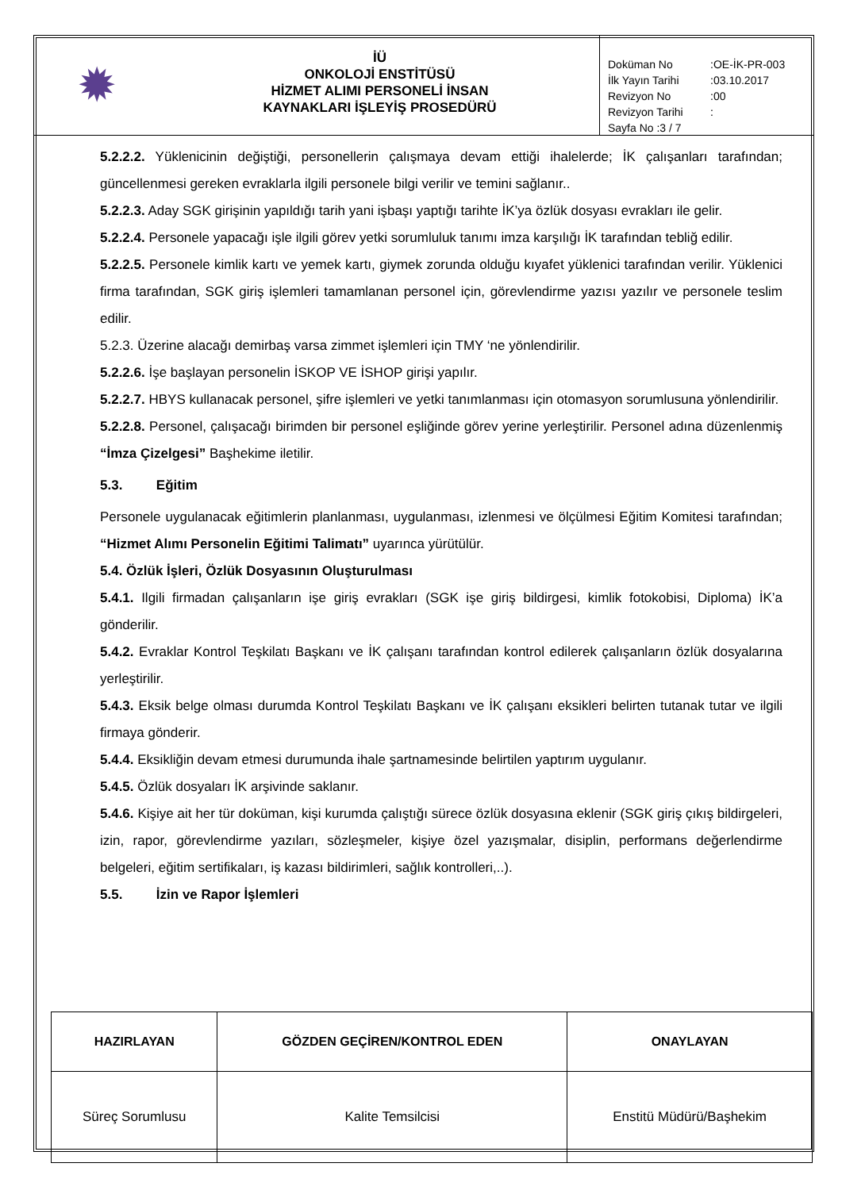✹
İÜ
ONKOLOJİ ENSTİTÜSÜ
HİZMET ALIMI PERSONELİ İNSAN
KAYNAKLARI İŞLEYİŞ PROSEDÜRÜ
| Doküman No | :OE-İK-PR-003 |
| İlk Yayın Tarihi | :03.10.2017 |
| Revizyon No | :00 |
| Revizyon Tarihi | : |
| Sayfa No :3 / 7 | |
5.2.2.2. Yüklenicinin değiştiği, personellerin çalışmaya devam ettiği ihalelerde; İK çalışanları tarafından; güncellenmesi gereken evraklarla ilgili personele bilgi verilir ve temini sağlanır..
5.2.2.3. Aday SGK girişinin yapıldığı tarih yani işbaşı yaptığı tarihte İK’ya özlük dosyası evrakları ile gelir.
5.2.2.4. Personele yapacağı işle ilgili görev yetki sorumluluk tanımı imza karşılığı İK tarafından tebliğ edilir.
5.2.2.5. Personele kimlik kartı ve yemek kartı, giymek zorunda olduğu kıyafet yüklenici tarafından verilir. Yüklenici firma tarafından, SGK giriş işlemleri tamamlanan personel için, görevlendirme yazısı yazılır ve personele teslim edilir.
5.2.3. Üzerine alacağı demirbaş varsa zimmet işlemleri için TMY ‘ne yönlendirilir.
5.2.2.6. İşe başlayan personelin İSKOP VE İSHOP girişi yapılır.
5.2.2.7. HBYS kullanacak personel, şifre işlemleri ve yetki tanımlanması için otomasyon sorumlusuna yönlendirilir.
5.2.2.8. Personel, çalışacağı birimden bir personel eşliğinde görev yerine yerleştirilir. Personel adına düzenlenmiş “İmza Çizelgesi” Başhekime iletilir.
5.3. Eğitim
Personele uygulanacak eğitimlerin planlanması, uygulanması, izlenmesi ve ölçülmesi Eğitim Komitesi tarafından; “Hizmet Alımı Personelin Eğitimi Talimatı” uyarınca yürütülür.
5.4. Özlük İşleri, Özlük Dosyasının Oluşturulması
5.4.1. Ilgili firmadan çalışanların işe giriş evrakları (SGK işe giriş bildirgesi, kimlik fotokobisi, Diploma) İK’a gönderilir.
5.4.2. Evraklar Kontrol Teşkilatı Başkanı ve İK çalışanı tarafından kontrol edilerek çalışanların özlük dosyalarına yerleştirilir.
5.4.3. Eksik belge olması durumda Kontrol Teşkilatı Başkanı ve İK çalışanı eksikleri belirten tutanak tutar ve ilgili firmaya gönderir.
5.4.4. Eksikliğin devam etmesi durumunda ihale şartnamesinde belirtilen yaptırım uygulanır.
5.4.5. Özlük dosyaları İK arşivinde saklanır.
5.4.6. Kişiye ait her tür doküman, kişi kurumda çalıştığı sürece özlük dosyasına eklenir (SGK giriş çıkış bildirgeleri, izin, rapor, görevlendirme yazıları, sözleşmeler, kişiye özel yazışmalar, disiplin, performans değerlendirme belgeleri, eğitim sertifikaları, iş kazası bildirimleri, sağlık kontrolleri,..).
5.5. İzin ve Rapor İşlemleri
| HAZIRLAYAN | GÖZDEN GEÇİREN/KONTROL EDEN | ONAYLAYAN |
| --- | --- | --- |
| Süreç Sorumlusu | Kalite Temsilcisi | Enstitü Müdürü/Başhekim |